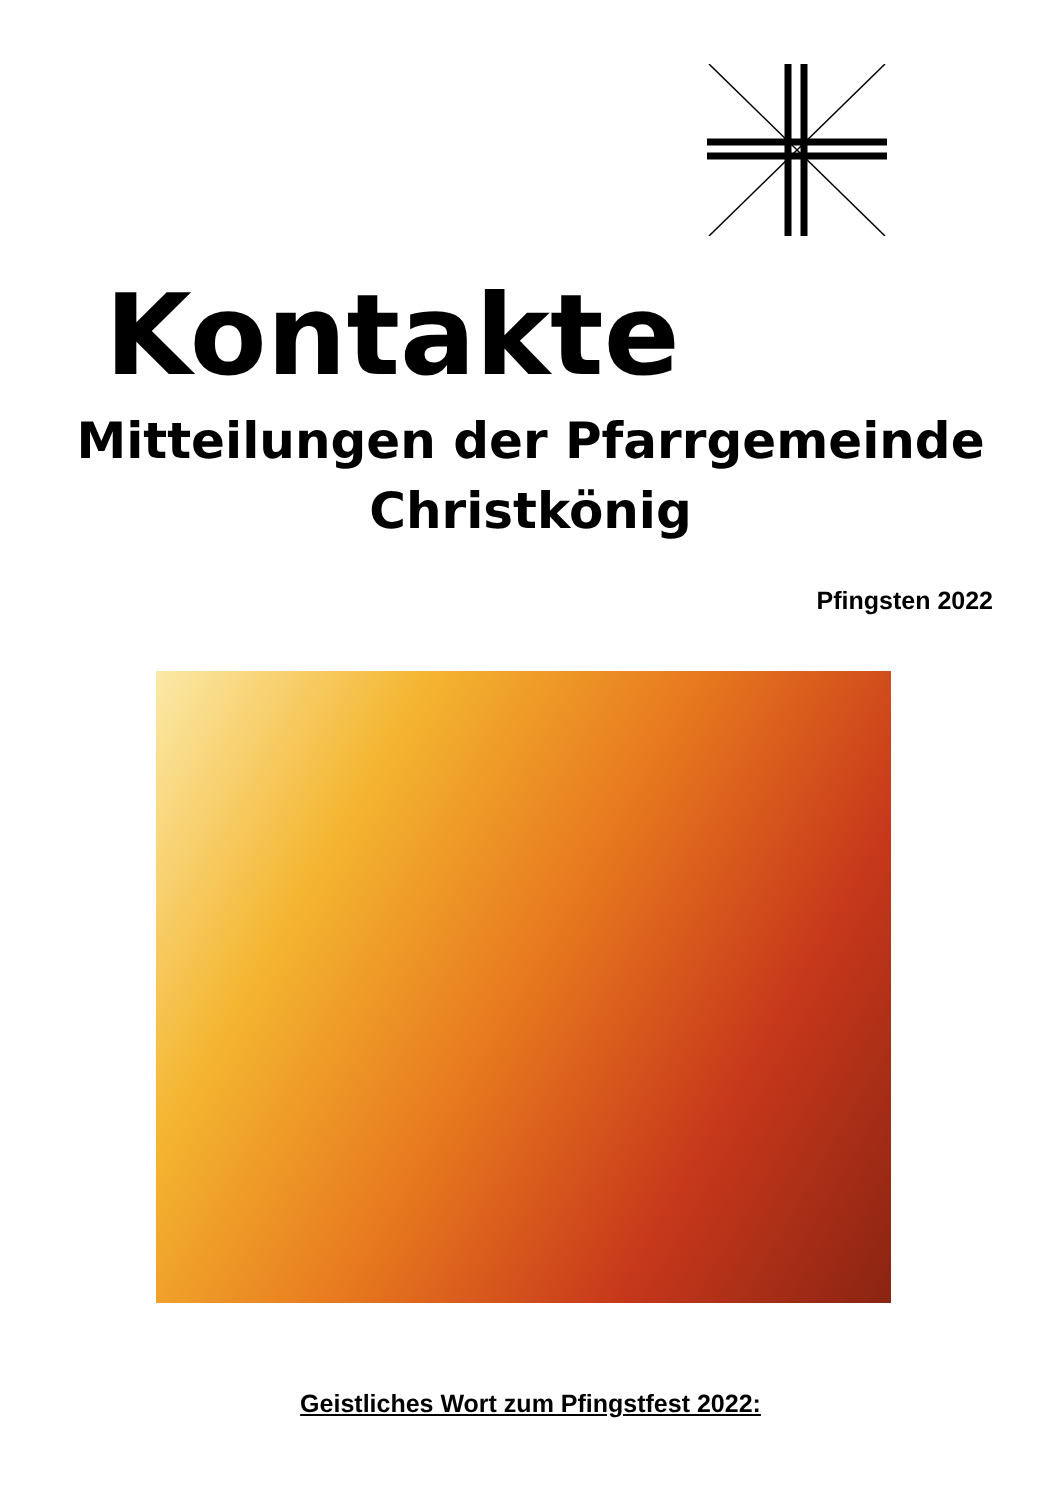Kontakte
Mitteilungen der Pfarrgemeinde
Christkönig
Pfingsten 2022
Geistliches Wort zum Pfingstfest 2022: